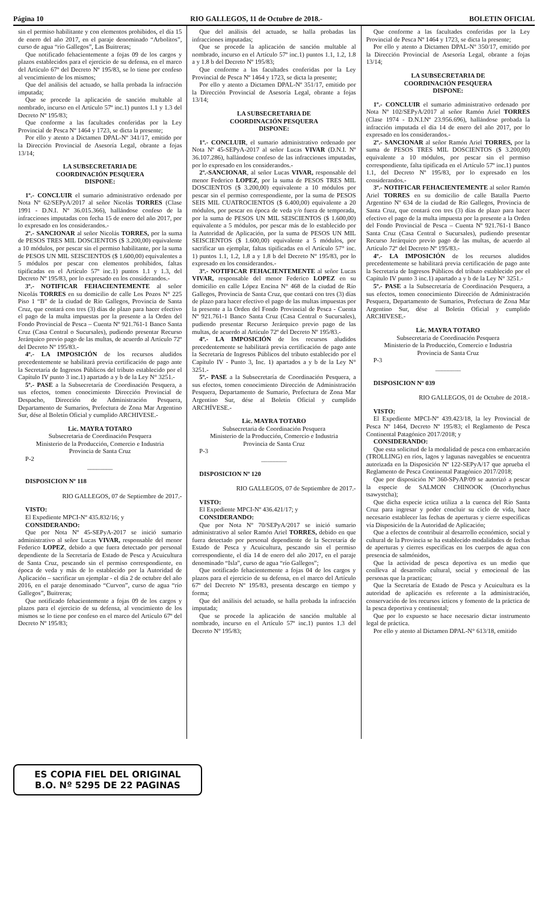Página 10 RIO GALLEGOS, 11 de Octubre de 2018.- BOLETIN OFICIAL
sin el permiso habilitante y con elementos prohibidos, el día 15 de enero del año 2017, en el paraje denominado “Arbolitos”, curso de agua “río Gallegos”, Las Buitreras;
Que notificado fehacientemente a fojas 09 de los cargos y plazos establecidos para el ejercicio de su defensa, en el marco del Artículo 67º del Decreto Nº 195/83, se lo tiene por confeso al vencimiento de los mismos;
Que del análisis del actuado, se halla probada la infracción imputada;
Que se procede la aplicación de sanción multable al nombrado, incurso en el Artículo 57º inc.1) puntos 1.1 y 1.3 del Decreto Nº 195/83;
Que conforme a las facultades conferidas por la Ley Provincial de Pesca Nº 1464 y 1723, se dicta la presente;
Por ello y atento a Dictamen DPAL-Nº 341/17, emitido por la Dirección Provincial de Asesoría Legal, obrante a fojas 13/14;
LA SUBSECRETARIA DE
COORDINACIÓN PESQUERA
DISPONE:
1º.- CONCLUIR el sumario administrativo ordenado por Nota Nº 62/SEPyA/2017 al señor Nicolás TORRES (Clase 1991 - D.N.I. Nº 36.015.366), hallándose confeso de la infracciones imputadas con fecha 15 de enero del año 2017, por lo expresado en los considerandos.-
2º.- SANCIONAR al señor Nicolás TORRES, por la suma de PESOS TRES MIL DOSCIENTOS ($ 3.200,00) equivalente a 10 módulos, por pescar sin el permiso habilitante, por la suma de PESOS UN MIL SEISCIENTOS ($ 1.600,00) equivalentes a 5 módulos por pescar con elementos prohibidos, faltas tipificadas en el Artículo 57º inc.1) puntos 1.1 y 1.3, del Decreto Nº 195/83, por lo expresado en los considerandos.-
3º.- NOTIFICAR FEHACIENTEMENTE al señor Nicolás TORRES en su domicilio de calle Los Pozos N° 225 Piso 1 “B” de la ciudad de Río Gallegos, Provincia de Santa Cruz, que contará con tres (3) días de plazo para hacer efectivo el pago de la multa impuestas por la presente a la Orden del Fondo Provincial de Pesca – Cuenta Nº 921.761-1 Banco Santa Cruz (Casa Central o Sucursales), pudiendo presentar Recurso Jerárquico previo pago de las multas, de acuerdo al Artículo 72º del Decreto Nº 195/83.-
4º.- LA IMPOSICIÓN de los recursos aludidos precedentemente se habilitará previa certificación de pago ante la Secretaría de Ingresos Públicos del tributo establecido por el Capítulo IV punto 3 inc.1) apartado a y b de la Ley N° 3251.-
5º.- PASE a la Subsecretaría de Coordinación Pesquera, a sus efectos, tomen conocimiento Dirección Provincial de Despacho, Dirección de Administración Pesquera, Departamento de Sumarios, Prefectura de Zona Mar Argentino Sur, dése al Boletín Oficial y cumplido ARCHIVESE.-
Lic. MAYRA TOTARO
Subsecretaria de Coordinación Pesquera
Ministerio de la Producción, Comercio e Industria
Provincia de Santa Cruz
P-2
________
DISPOSICION Nº 118
RIO GALLEGOS, 07 de Septiembre de 2017.-
VISTO:
El Expediente MPCI-Nº 435.832/16; y
CONSIDERANDO:
Que por Nota Nº 45-SEPyA-2017 se inició sumario administrativo al señor Lucas VIVAR, responsable del menor Federico LOPEZ, debido a que fuera detectado por personal dependiente de la Secretaría de Estado de Pesca y Acuicultura de Santa Cruz, pescando sin el permiso correspondiente, en época de veda y más de lo establecido por la Autoridad de Aplicación – sacrificar un ejemplar - el día 2 de octubre del año 2016, en el paraje denominado “Curvon”, curso de agua “río Gallegos”, Buitreras;
Que notificado fehacientemente a fojas 09 de los cargos y plazos para el ejercicio de su defensa, al vencimiento de los mismos se lo tiene por confeso en el marco del Artículo 67º del Decreto Nº 195/83;
Que del análisis del actuado, se halla probadas las infracciones imputadas;
Que se procede la aplicación de sanción multable al nombrado, incurso en el Artículo 57º inc.1) puntos 1.1, 1.2, 1.8 a y 1.8 b del Decreto Nº 195/83;
Que conforme a las facultades conferidas por la Ley Provincial de Pesca Nº 1464 y 1723, se dicta la presente;
Por ello y atento a Dictamen DPAL-Nº 351/17, emitido por la Dirección Provincial de Asesoría Legal, obrante a fojas 13/14;
LA SUBSECRETARIA DE
COORDINACIÓN PESQUERA
DISPONE:
1º.- CONCLUIR, el sumario administrativo ordenado por Nota Nº 45-SEPyA-2017 al señor Lucas VIVAR (D.N.I. Nº 36.107.286), hallándose confeso de las infracciones imputadas, por lo expresado en los considerandos.-
2º.-SANCIONAR, al señor Lucas VIVAR, responsable del menor Federico LOPEZ, por la suma de PESOS TRES MIL DOSCIENTOS ($ 3.200,00) equivalente a 10 módulos por pescar sin el permiso correspondiente, por la suma de PESOS SEIS MIL CUATROCIENTOS ($ 6.400,00) equivalente a 20 módulos, por pescar en época de veda y/o fuera de temporada, por la suma de PESOS UN MIL SEISCIENTOS ($ 1.600,00) equivalente a 5 módulos, por pescar más de lo establecido por la Autoridad de Aplicación, por la suma de PESOS UN MIL SEISCIENTOS ($ 1.600,00) equivalente a 5 módulos, por sacrificar un ejemplar, faltas tipificadas en el Artículo 57° inc. 1) puntos 1.1, 1.2, 1.8 a y 1.8 b del Decreto Nº 195/83, por lo expresado en los considerandos.-
3º.- NOTIFICAR FEHACIENTEMENTE al señor Lucas VIVAR, responsable del menor Federico LOPEZ en su domicilio en calle López Encina N° 468 de la ciudad de Río Gallegos, Provincia de Santa Cruz, que contará con tres (3) días de plazo para hacer efectivo el pago de las multas impuestas por la presente a la Orden del Fondo Provincial de Pesca - Cuenta Nº 921.761-1 Banco Santa Cruz (Casa Central o Sucursales), pudiendo presentar Recurso Jerárquico previo pago de las multas, de acuerdo al Artículo 72º del Decreto Nº 195/83.-
4º.- LA IMPOSICIÓN de los recursos aludidos precedentemente se habilitará previa certificación de pago ante la Secretaría de Ingresos Públicos del tributo establecido por el Capítulo IV - Punto 3, Inc. 1) apartados a y b de la Ley N° 3251.-
5º.- PASE a la Subsecretaría de Coordinación Pesquera, a sus efectos, tomen conocimiento Dirección de Administración Pesquera, Departamento de Sumario, Prefectura de Zona Mar Argentino Sur, dése al Boletín Oficial y cumplido ARCHÍVESE.-
Lic. MAYRA TOTARO
Subsecretaria de Coordinación Pesquera
Ministerio de la Producción, Comercio e Industria
Provincia de Santa Cruz
P-3
________
DISPOSICION Nº 120
RIO GALLEGOS, 07 de Septiembre de 2017.-
VISTO:
El Expediente MPCI-Nº 436.421/17; y
CONSIDERANDO:
Que por Nota Nº 70/SEPyA/2017 se inició sumario administrativo al señor Ramón Ariel TORRES, debido en que fuera detectado por personal dependiente de la Secretaría de Estado de Pesca y Acuicultura, pescando sin el permiso correspondiente, el día 14 de enero del año 2017, en el paraje denominado “Isla”, curso de agua “río Gallegos”;
Que notificado fehacientemente a fojas 04 de los cargos y plazos para el ejercicio de su defensa, en el marco del Artículo 67º del Decreto Nº 195/83, presenta descargo en tiempo y forma;
Que del análisis del actuado, se halla probada la infracción imputada;
Que se procede la aplicación de sanción multable al nombrado, incurso en el Artículo 57º inc.1) puntos 1.3 del Decreto Nº 195/83;
Que conforme a las facultades conferidas por la Ley Provincial de Pesca Nº 1464 y 1723, se dicta la presente;
Por ello y atento a Dictamen DPAL-Nº 350/17, emitido por la Dirección Provincial de Asesoría Legal, obrante a fojas 13/14;
LA SUBSECRETARIA DE
COORDINACIÓN PESQUERA
DISPONE:
1º.- CONCLUIR el sumario administrativo ordenado por Nota Nº 102/SEPyA/2017 al señor Ramón Ariel TORRES (Clase 1974 - D.N.I.Nº 23.956.696), hallándose probada la infracción imputada el día 14 de enero del año 2017, por lo expresado en los considerandos.-
2º.- SANCIONAR al señor Ramón Ariel TORRES, por la suma de PESOS TRES MIL DOSCIENTOS ($ 3.200,00) equivalente a 10 módulos, por pescar sin el permiso correspondiente, falta tipificada en el Artículo 57º inc.1) puntos 1.1, del Decreto Nº 195/83, por lo expresado en los considerandos.-
3º.- NOTIFICAR FEHACIENTEMENTE al señor Ramón Ariel TORRES en su domicilio de calle Batalla Puerto Argentino Nº 634 de la ciudad de Río Gallegos, Provincia de Santa Cruz, que contará con tres (3) días de plazo para hacer efectivo el pago de la multa impuesta por la presente a la Orden del Fondo Provincial de Pesca – Cuenta Nº 921.761-1 Banco Santa Cruz (Casa Central o Sucursales), pudiendo presentar Recurso Jerárquico previo pago de las multas, de acuerdo al Artículo 72º del Decreto Nº 195/83.-
4º.- LA IMPOSICIÓN de los recursos aludidos precedentemente se habilitará previa certificación de pago ante la Secretaria de Ingresos Públicos del tributo establecido por el Capítulo IV punto 3 inc.1) apartado a y b de la Ley N° 3251.-
5º.- PASE a la Subsecretaría de Coordinación Pesquera, a sus efectos, tomen conocimiento Dirección de Administración Pesquera, Departamento de Sumarios, Prefectura de Zona Mar Argentino Sur, dése al Boletín Oficial y cumplido ARCHIVESE.-
Lic. MAYRA TOTARO
Subsecretaria de Coordinación Pesquera
Ministerio de la Producción, Comercio e Industria
Provincia de Santa Cruz
P-3
________
DISPOSICION Nº 039
RIO GALLEGOS, 01 de Octubre de 2018.-
VISTO:
El Expediente MPCI-Nº 439.423/18, la ley Provincial de Pesca Nº 1464, Decreto Nº 195/83; el Reglamento de Pesca Continental Patagónico 2017/2018; y
CONSIDERANDO:
Que esta solicitud de la modalidad de pesca con embarcación (TROLLING) en ríos, lagos y lagunas navegables se encuentra autorizada en la Disposición Nº 122-SEPyA/17 que aprueba el Reglamento de Pesca Continental Patagónico 2017/2018;
Que por disposición Nº 360-SPyAP/09 se autorizó a pescar la especie de SALMON CHINOOK (Oncorhynchus tsawystcha);
Que dicha especie ictica utiliza a la cuenca del Río Santa Cruz para ingresar y poder concluir su ciclo de vida, hace necesario establecer las fechas de aperturas y cierre específicas vía Disposición de la Autoridad de Aplicación;
Que a efectos de contribuir al desarrollo económico, social y cultural de la Provincia se ha establecido modalidades de fechas de aperturas y cierres especificas en los cuerpos de agua con presencia de salmónidos,
Que la actividad de pesca deportiva es un medio que conlleva al desarrollo cultural, social y emocional de las personas que la practican;
Que la Secretaría de Estado de Pesca y Acuicultura es la autoridad de aplicación es referente a la administración, conservación de los recursos ícticos y fomento de la práctica de la pesca deportiva y continental;
Que por lo expuesto se hace necesario dictar instrumento legal de práctica.
Por ello y atento al Dictamen DPAL-N° 613/18, emitido
ES COPIA FIEL DEL ORIGINAL
B.O. Nº 5295 DE 22 PAGINAS